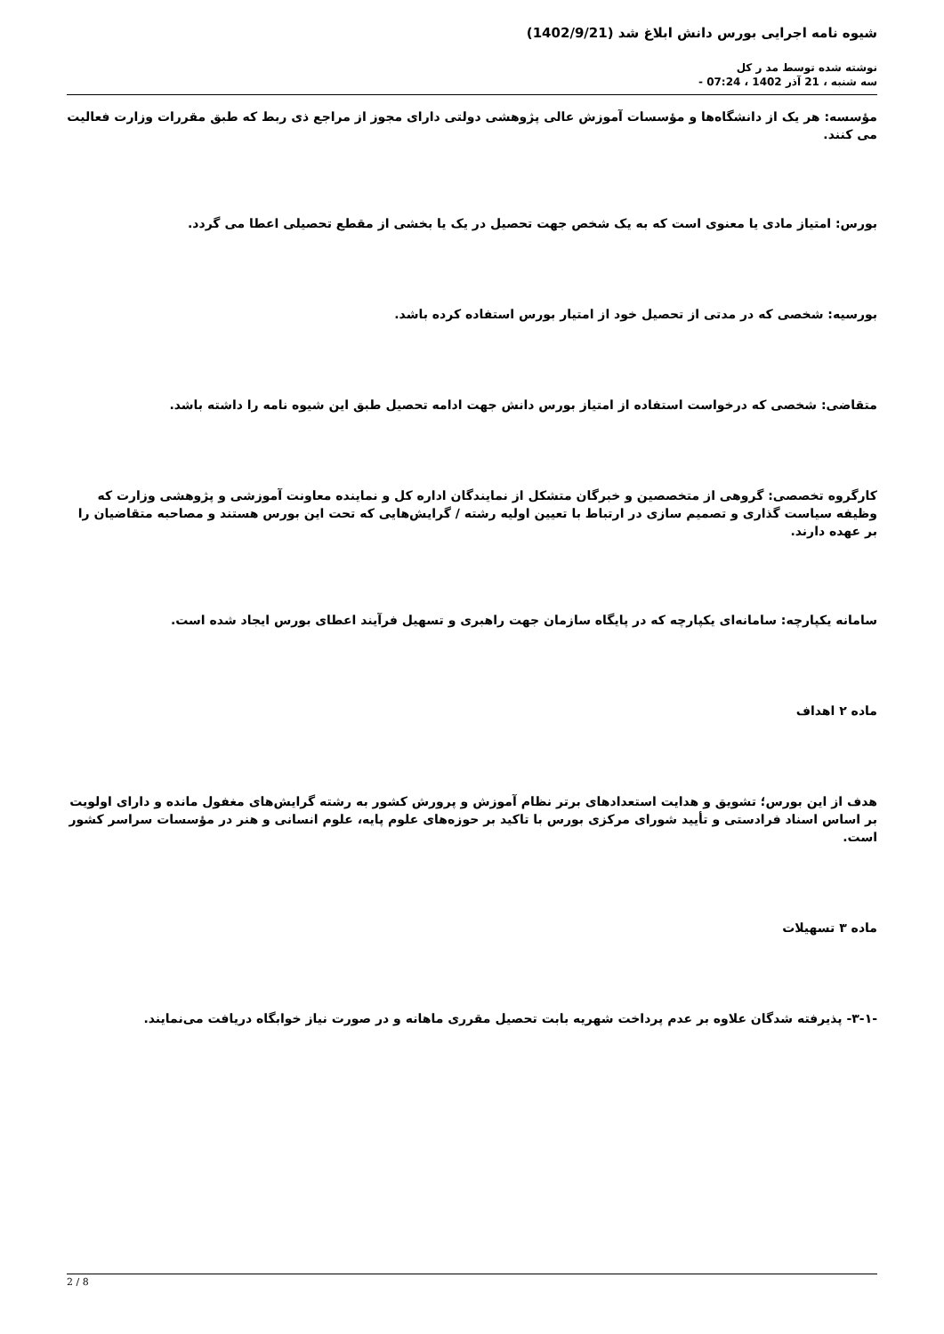شیوه نامه اجرایی بورس دانش ابلاغ شد (1402/9/21)
نوشته شده توسط مد ر کل
سه شنبه ، 21 آذر 1402 ، 07:24 -
مؤسسه: هر یک از دانشگاه‌ها و مؤسسات آموزش عالی پژوهشی دولتی دارای مجوز از مراجع ذی ربط که طبق مقررات وزارت فعالیت می کنند.
بورس: امتیاز مادی یا معنوی است که به یک شخص جهت تحصیل در یک یا بخشی از مقطع تحصیلی اعطا می گردد.
بورسیه: شخصی که در مدتی از تحصیل خود از امتیار بورس استفاده کرده باشد.
متقاضی: شخصی که درخواست استفاده از امتیاز بورس دانش جهت ادامه تحصیل طبق این شیوه نامه را داشته باشد.
کارگروه تخصصی: گروهی از متخصصین و خبرگان متشکل از نمایندگان اداره کل و نماینده معاونت آموزشی و پژوهشی وزارت که وظیفه سیاست گذاری و تصمیم سازی در ارتباط با تعیین اولیه رشته / گرایش‌هایی که تحت این بورس هستند و مصاحبه متقاضیان را بر عهده دارند.
سامانه یکپارچه: سامانه‌ای یکپارچه که در پایگاه سازمان جهت راهبری و تسهیل فرآیند اعطای بورس ایجاد شده است.
ماده ۲ اهداف
هدف از این بورس؛ تشویق و هدایت استعدادهای برتر نظام آموزش و پرورش کشور به رشته گرایش‌های مغفول مانده و دارای اولویت بر اساس اسناد فرادستی و تأیید شورای مرکزی بورس با تاکید بر حوزه‌های علوم پایه، علوم انسانی و هنر در مؤسسات سراسر کشور است.
ماده ۳ تسهیلات
-۳-۱- پذیرفته شدگان علاوه بر عدم پرداخت شهریه بابت تحصیل مقرری ماهانه و در صورت نیاز خوابگاه دریافت می‌نمایند.
2 / 8